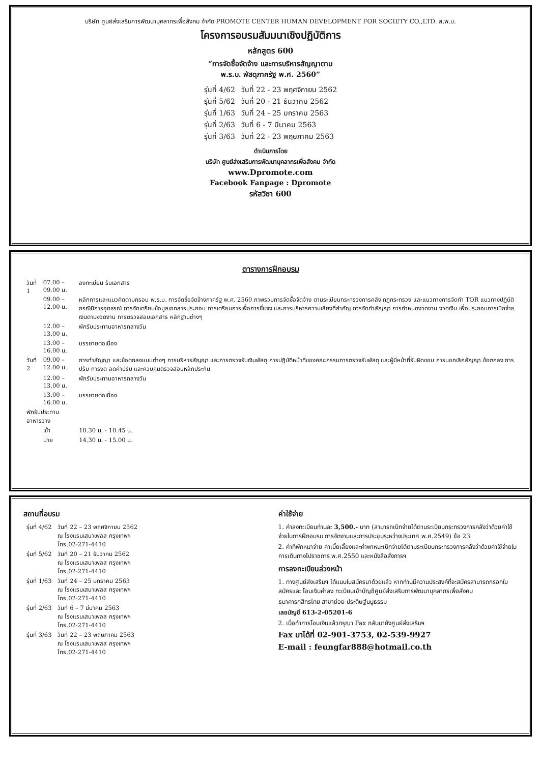บริษัท ศูนย์ส่งเสริมการพัฒนาบุคลากรเพื่อสังคม จำกัด PROMOTE CENTER HUMAN DEVELOPMENT FOR SOCIETY CO.,LTD. ส.พ.บ.
โครงการอบรมสัมมนาเชิงปฏิบัติการ
หลักสูตร 600
“การจัดซื้อจัดจ้าง และการบริหารสัญญาตาม
พ.ร.บ. พัสดุภาครัฐ พ.ศ. 2560”
| รุ่นที่ 4/62 | วันที่ 22 - 23 พฤศจิกายน 2562 |
| รุ่นที่ 5/62 | วันที่ 20 - 21 ธันวาคม 2562 |
| รุ่นที่ 1/63 | วันที่ 24 - 25 มกราคม 2563 |
| รุ่นที่ 2/63 | วันที่ 6 - 7 มีนาคม 2563 |
| รุ่นที่ 3/63 | วันที่ 22 - 23 พฤษภาคม 2563 |
ดำเนินการโดย
บริษัท ศูนย์ส่งเสริมการพัฒนาบุคลากรเพื่อสังคม จำกัด
www.Dpromote.com
Facebook Fanpage : Dpromote
รหัสวิชา 600
ตารางการฝึกอบรม
| วันที่ 1 | 07.00 – 09.00 น. | ลงทะเบียน รับเอกสาร |
| | 09.00 – 12.00 น. | หลักการและแนวคิดตามกรอบ พ.ร.บ. การจัดซื้อจัดจ้างภาครัฐ พ.ศ. 2560 ภาพรวมการจัดซื้อจัดจ้าง ตามระเบียบกระทรวงการคลัง กฎกระทรวง และแนวทางการจัดทำ TOR แนวทางปฏิบัติกรณีมีการอุทธรณ์ การจัดเตรียมข้อมูลเอกสารประกอบ การเตรียมการเพื่อการชี้แจง และการบริหารความเสี่ยงที่สำคัญ การจัดทำสัญญา การกำหนดงวดงาน งวดเงิน เพื่อประกอบการเบิกจ่ายเงินตามงวดงาน การตรวจสอบเอกสาร หลักฐานต่างๆ |
| | 12.00 – 13.00 น. | พักรับประทานอาหารกลางวัน |
| | 13.00 – 16.00 น. | บรรยายต่อเนื่อง |
| วันที่ 2 | 09.00 – 12.00 น. | การทำสัญญา และข้อตกลงแบบต่างๆ การบริหารสัญญา และการตรวจรับเงินพัสดุ การปฏิบัติหน้าที่ของคณะกรรมการตรวจรับพัสดุ และผู้มีหน้าที่รับผิดชอบ การบอกเลิกสัญญา ข้อตกลง การปรับ การงด ลดค่าปรับ และควบคุมตรวจสอบหลักประกัน |
| | 12.00 – 13.00 น. | พักรับประทานอาหารกลางวัน |
| | 13.00 – 16.00 น. | บรรยายต่อเนื่อง |
| พักรับประทานอาหารว่าง | | |
| | เช้า | 10.30 น. - 10.45 น. |
| | บ่าย | 14.30 น. - 15.00 น. |
สถานที่อบรม
| รุ่นที่ 4/62 | วันที่ 22 – 23 พฤศจิกายน 2562 ณ โรงแรมเสนาเพลส กรุงเทพฯ โทร.02-271-4410 |
| รุ่นที่ 5/62 | วันที่ 20 – 21 ธันวาคม 2562 ณ โรงแรมเสนาเพลส กรุงเทพฯ โทร.02-271-4410 |
| รุ่นที่ 1/63 | วันที่ 24 – 25 มกราคม 2563 ณ โรงแรมเสนาเพลส กรุงเทพฯ โทร.02-271-4410 |
| รุ่นที่ 2/63 | วันที่ 6 – 7 มีนาคม 2563 ณ โรงแรมเสนาเพลส กรุงเทพฯ โทร.02-271-4410 |
| รุ่นที่ 3/63 | วันที่ 22 – 23 พฤษภาคม 2563 ณ โรงแรมเสนาเพลส กรุงเทพฯ โทร.02-271-4410 |
ค่าใช้จ่าย
1. ค่าลงทะเบียนท่านละ 3,500.- บาท (สามารถเบิกจ่ายได้ตามระเบียบกระทรวงการคลังว่าด้วยค่าใช้จ่ายในการฝึกอบรม การจัดงานและการประชุมระหว่างประเทศ พ.ศ.2549) ข้อ 23
2. ค่าที่พักหมาจ่าย ค่าเบี้ยเลี้ยงและค่าพาหนะเบิกจ่ายได้ตามระเบียบกระทรวงการคลังว่าด้วยค่าใช้จ่ายในการเดินทางไปราชการ พ.ศ.2550 และหนังสือสั่งการฯ
การลงทะเบียนล่วงหน้า
1. ทางศูนย์ส่งเสริมฯ ได้แนบใบสมัครมาด้วยแล้ว หากท่านมีความประสงค์ที่จะสมัครสามารถกรอกใบสมัครและ โอนเงินค่าลง ทะเบียนเข้าบัญชีศูนย์ส่งเสริมการพัฒนาบุคลากรเพื่อสังคม
ธนาคารกสิกรไทย สาขาย่อย ประดิษฐ์มนูธรรม
เลขบัญชี 613-2-05201-6
2. เมื่อทำการโอนเงินแล้วกรุณา Fax กลับมายังศูนย์ส่งเสริมฯ
Fax มาได้ที่ 02-901-3753, 02-539-9927
E-mail : feungfar888@hotmail.co.th